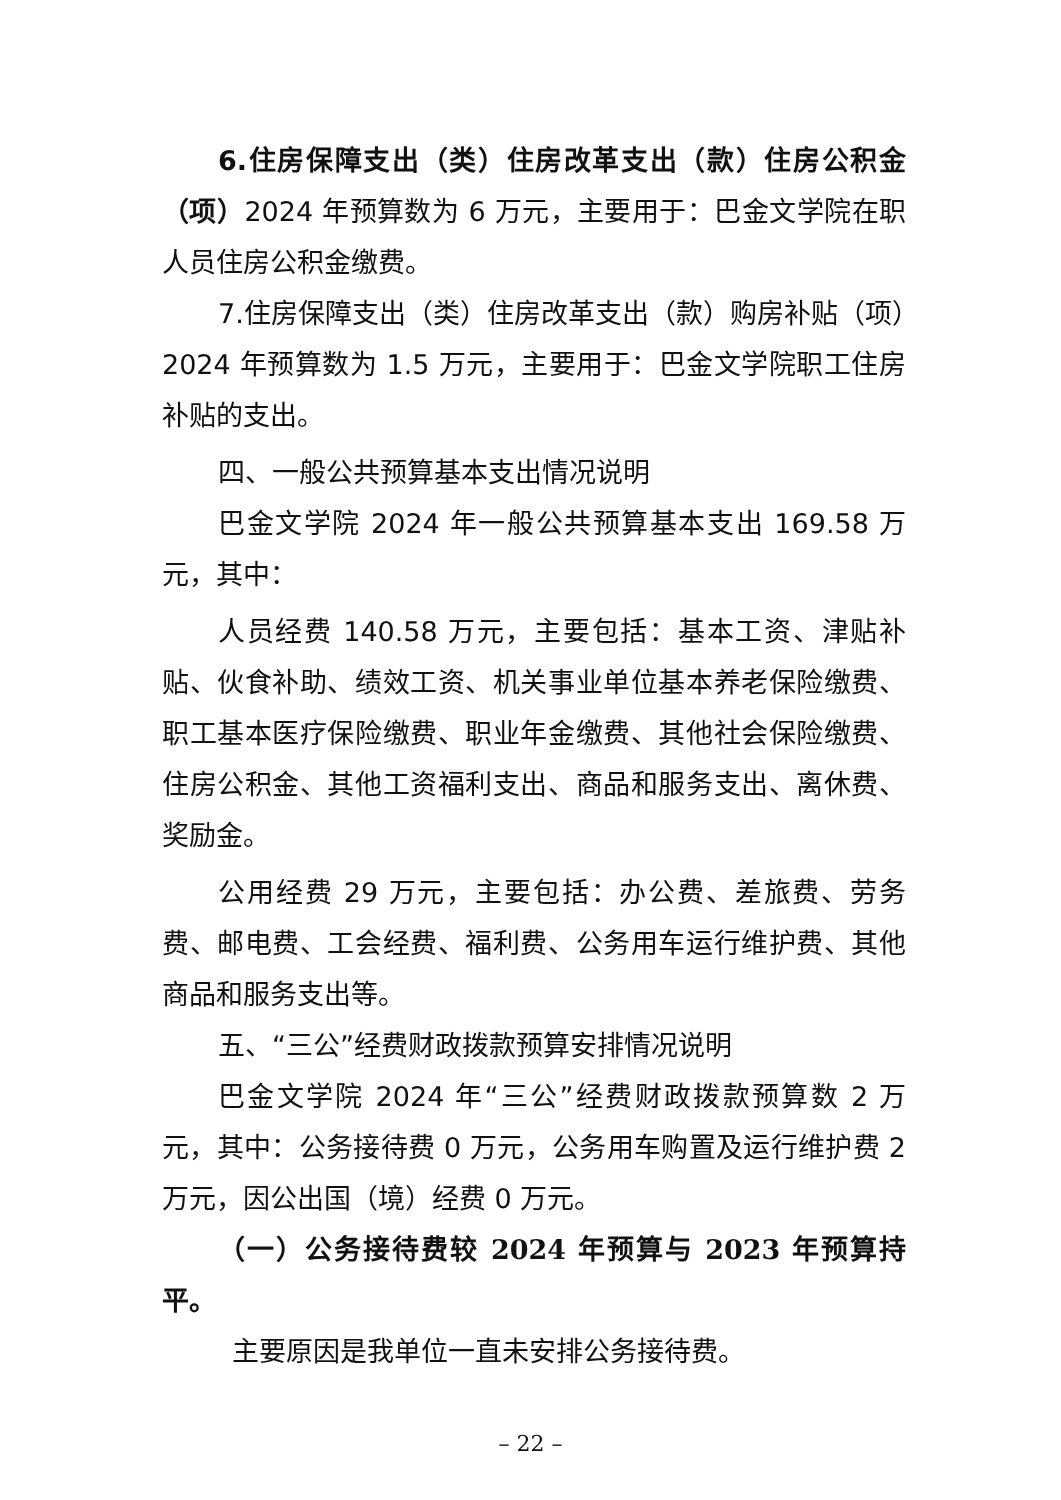6.住房保障支出（类）住房改革支出（款）住房公积金（项）2024 年预算数为 6 万元，主要用于：巴金文学院在职人员住房公积金缴费。
7.住房保障支出（类）住房改革支出（款）购房补贴（项）2024 年预算数为 1.5 万元，主要用于：巴金文学院职工住房补贴的支出。
四、一般公共预算基本支出情况说明
巴金文学院 2024 年一般公共预算基本支出 169.58 万元，其中：
人员经费 140.58 万元，主要包括：基本工资、津贴补贴、伙食补助、绩效工资、机关事业单位基本养老保险缴费、职工基本医疗保险缴费、职业年金缴费、其他社会保险缴费、住房公积金、其他工资福利支出、商品和服务支出、离休费、奖励金。
公用经费 29 万元，主要包括：办公费、差旅费、劳务费、邮电费、工会经费、福利费、公务用车运行维护费、其他商品和服务支出等。
五、“三公”经费财政拨款预算安排情况说明
巴金文学院 2024 年“三公”经费财政拨款预算数 2 万元，其中：公务接待费 0 万元，公务用车购置及运行维护费 2 万元，因公出国（境）经费 0 万元。
（一）公务接待费较 2024 年预算与 2023 年预算持平。
主要原因是我单位一直未安排公务接待费。
– 22 –